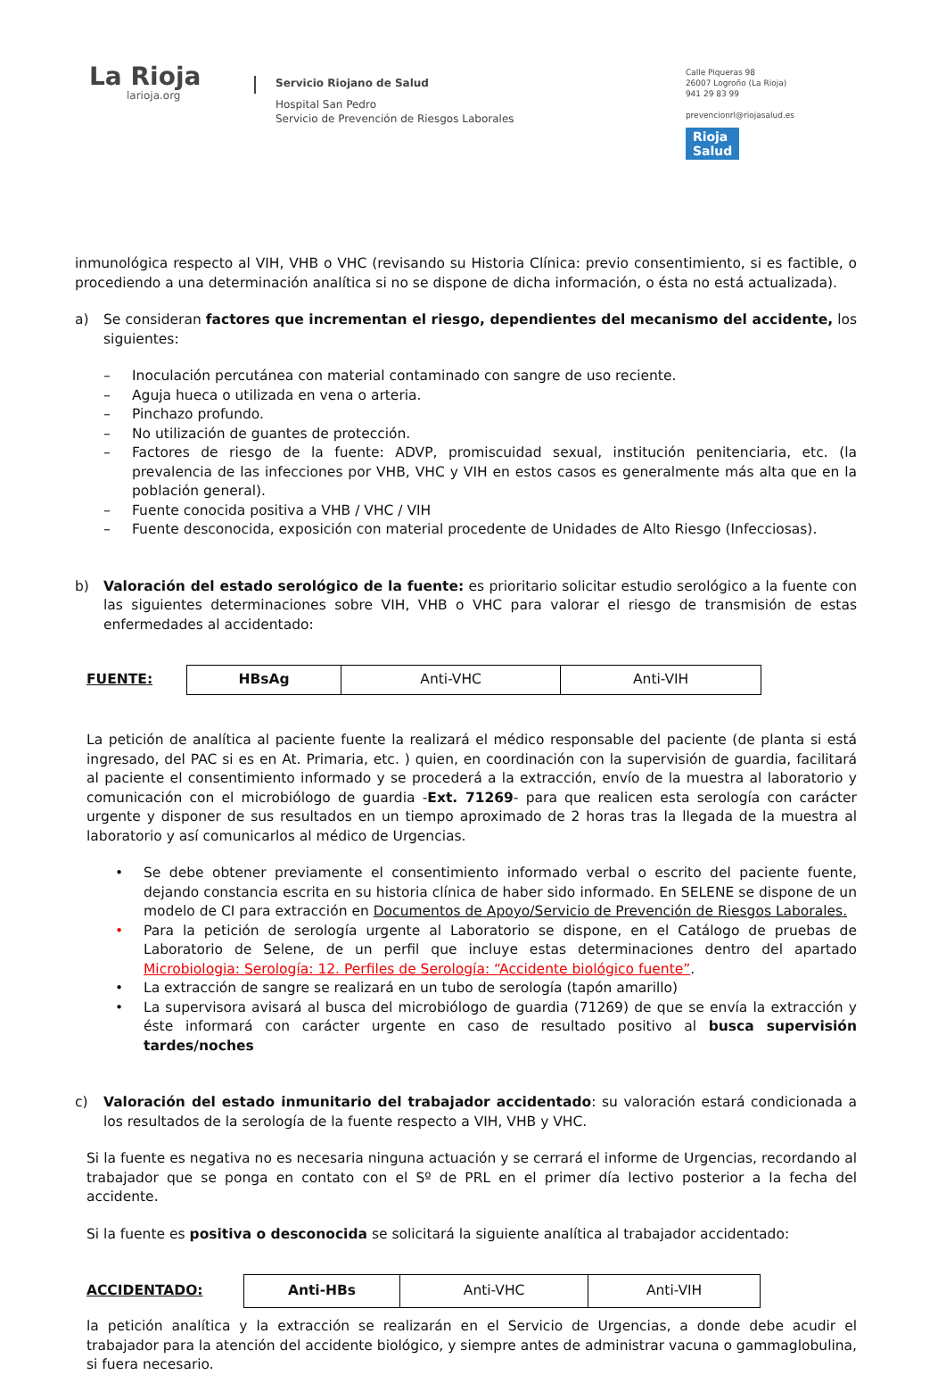La Rioja
larioja.org
Servicio Riojano de Salud
Hospital San Pedro
Servicio de Prevención de Riesgos Laborales
Calle Piqueras 98
26007 Logroño (La Rioja)
941 29 83 99
prevencionrl@riojasalud.es
Rioja
Salud
inmunológica respecto al VIH, VHB o VHC (revisando su Historia Clínica: previo consentimiento, si es factible, o procediendo a una determinación analítica si no se dispone de dicha información, o ésta no está actualizada).
a) Se consideran factores que incrementan el riesgo, dependientes del mecanismo del accidente, los siguientes:
– Inoculación percutánea con material contaminado con sangre de uso reciente.
– Aguja hueca o utilizada en vena o arteria.
– Pinchazo profundo.
– No utilización de guantes de protección.
– Factores de riesgo de la fuente: ADVP, promiscuidad sexual, institución penitenciaria, etc. (la prevalencia de las infecciones por VHB, VHC y VIH en estos casos es generalmente más alta que en la población general).
– Fuente conocida positiva a VHB / VHC / VIH
– Fuente desconocida, exposición con material procedente de Unidades de Alto Riesgo (Infecciosas).
b) Valoración del estado serológico de la fuente: es prioritario solicitar estudio serológico a la fuente con las siguientes determinaciones sobre VIH, VHB o VHC para valorar el riesgo de transmisión de estas enfermedades al accidentado:
FUENTE:
| HBsAg | Anti-VHC | Anti-VIH |
La petición de analítica al paciente fuente la realizará el médico responsable del paciente (de planta si está ingresado, del PAC si es en At. Primaria, etc. ) quien, en coordinación con la supervisión de guardia, facilitará al paciente el consentimiento informado y se procederá a la extracción, envío de la muestra al laboratorio y comunicación con el microbiólogo de guardia -Ext. 71269- para que realicen esta serología con carácter urgente y disponer de sus resultados en un tiempo aproximado de 2 horas tras la llegada de la muestra al laboratorio y así comunicarlos al médico de Urgencias.
• Se debe obtener previamente el consentimiento informado verbal o escrito del paciente fuente, dejando constancia escrita en su historia clínica de haber sido informado. En SELENE se dispone de un modelo de CI para extracción en Documentos de Apoyo/Servicio de Prevención de Riesgos Laborales.
• Para la petición de serología urgente al Laboratorio se dispone, en el Catálogo de pruebas de Laboratorio de Selene, de un perfil que incluye estas determinaciones dentro del apartado Microbiologia: Serología: 12. Perfiles de Serología: “Accidente biológico fuente”.
• La extracción de sangre se realizará en un tubo de serología (tapón amarillo)
• La supervisora avisará al busca del microbiólogo de guardia (71269) de que se envía la extracción y éste informará con carácter urgente en caso de resultado positivo al busca supervisión tardes/noches
c) Valoración del estado inmunitario del trabajador accidentado: su valoración estará condicionada a los resultados de la serología de la fuente respecto a VIH, VHB y VHC.
Si la fuente es negativa no es necesaria ninguna actuación y se cerrará el informe de Urgencias, recordando al trabajador que se ponga en contato con el Sº de PRL en el primer día lectivo posterior a la fecha del accidente.
Si la fuente es positiva o desconocida se solicitará la siguiente analítica al trabajador accidentado:
ACCIDENTADO:
| Anti-HBs | Anti-VHC | Anti-VIH |
la petición analítica y la extracción se realizarán en el Servicio de Urgencias, a donde debe acudir el trabajador para la atención del accidente biológico, y siempre antes de administrar vacuna o gammaglobulina, si fuera necesario.